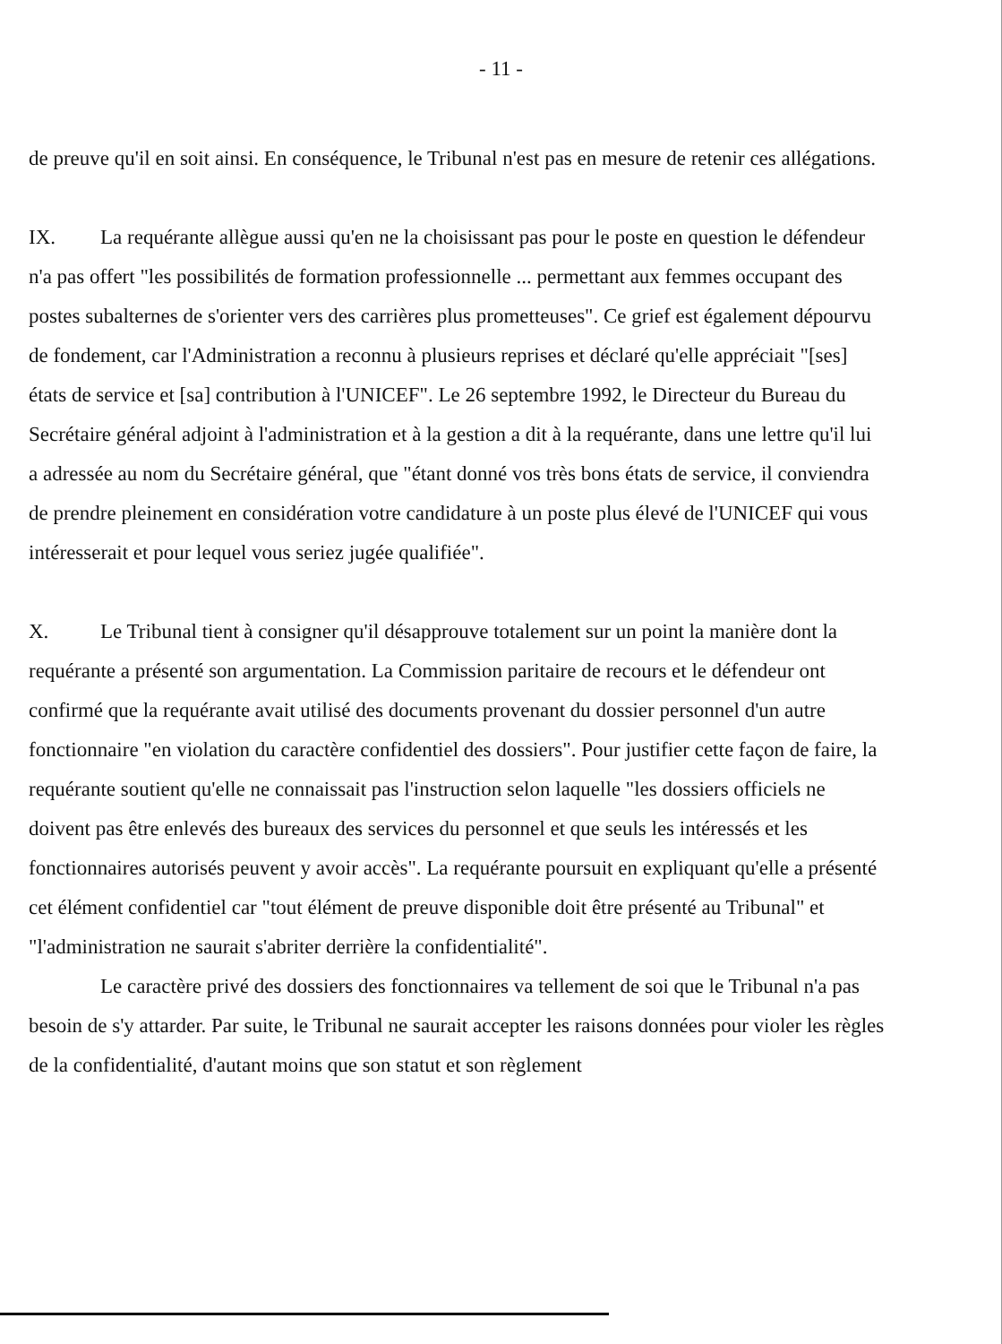- 11 -
de preuve qu'il en soit ainsi. En conséquence, le Tribunal n'est pas en mesure de retenir ces allégations.
IX. La requérante allègue aussi qu'en ne la choisissant pas pour le poste en question le défendeur n'a pas offert "les possibilités de formation professionnelle ... permettant aux femmes occupant des postes subalternes de s'orienter vers des carrières plus prometteuses". Ce grief est également dépourvu de fondement, car l'Administration a reconnu à plusieurs reprises et déclaré qu'elle appréciait "[ses] états de service et [sa] contribution à l'UNICEF". Le 26 septembre 1992, le Directeur du Bureau du Secrétaire général adjoint à l'administration et à la gestion a dit à la requérante, dans une lettre qu'il lui a adressée au nom du Secrétaire général, que "étant donné vos très bons états de service, il conviendra de prendre pleinement en considération votre candidature à un poste plus élevé de l'UNICEF qui vous intéresserait et pour lequel vous seriez jugée qualifiée".
X. Le Tribunal tient à consigner qu'il désapprouve totalement sur un point la manière dont la requérante a présenté son argumentation. La Commission paritaire de recours et le défendeur ont confirmé que la requérante avait utilisé des documents provenant du dossier personnel d'un autre fonctionnaire "en violation du caractère confidentiel des dossiers". Pour justifier cette façon de faire, la requérante soutient qu'elle ne connaissait pas l'instruction selon laquelle "les dossiers officiels ne doivent pas être enlevés des bureaux des services du personnel et que seuls les intéressés et les fonctionnaires autorisés peuvent y avoir accès". La requérante poursuit en expliquant qu'elle a présenté cet élément confidentiel car "tout élément de preuve disponible doit être présenté au Tribunal" et "l'administration ne saurait s'abriter derrière la confidentialité".
Le caractère privé des dossiers des fonctionnaires va tellement de soi que le Tribunal n'a pas besoin de s'y attarder. Par suite, le Tribunal ne saurait accepter les raisons données pour violer les règles de la confidentialité, d'autant moins que son statut et son règlement